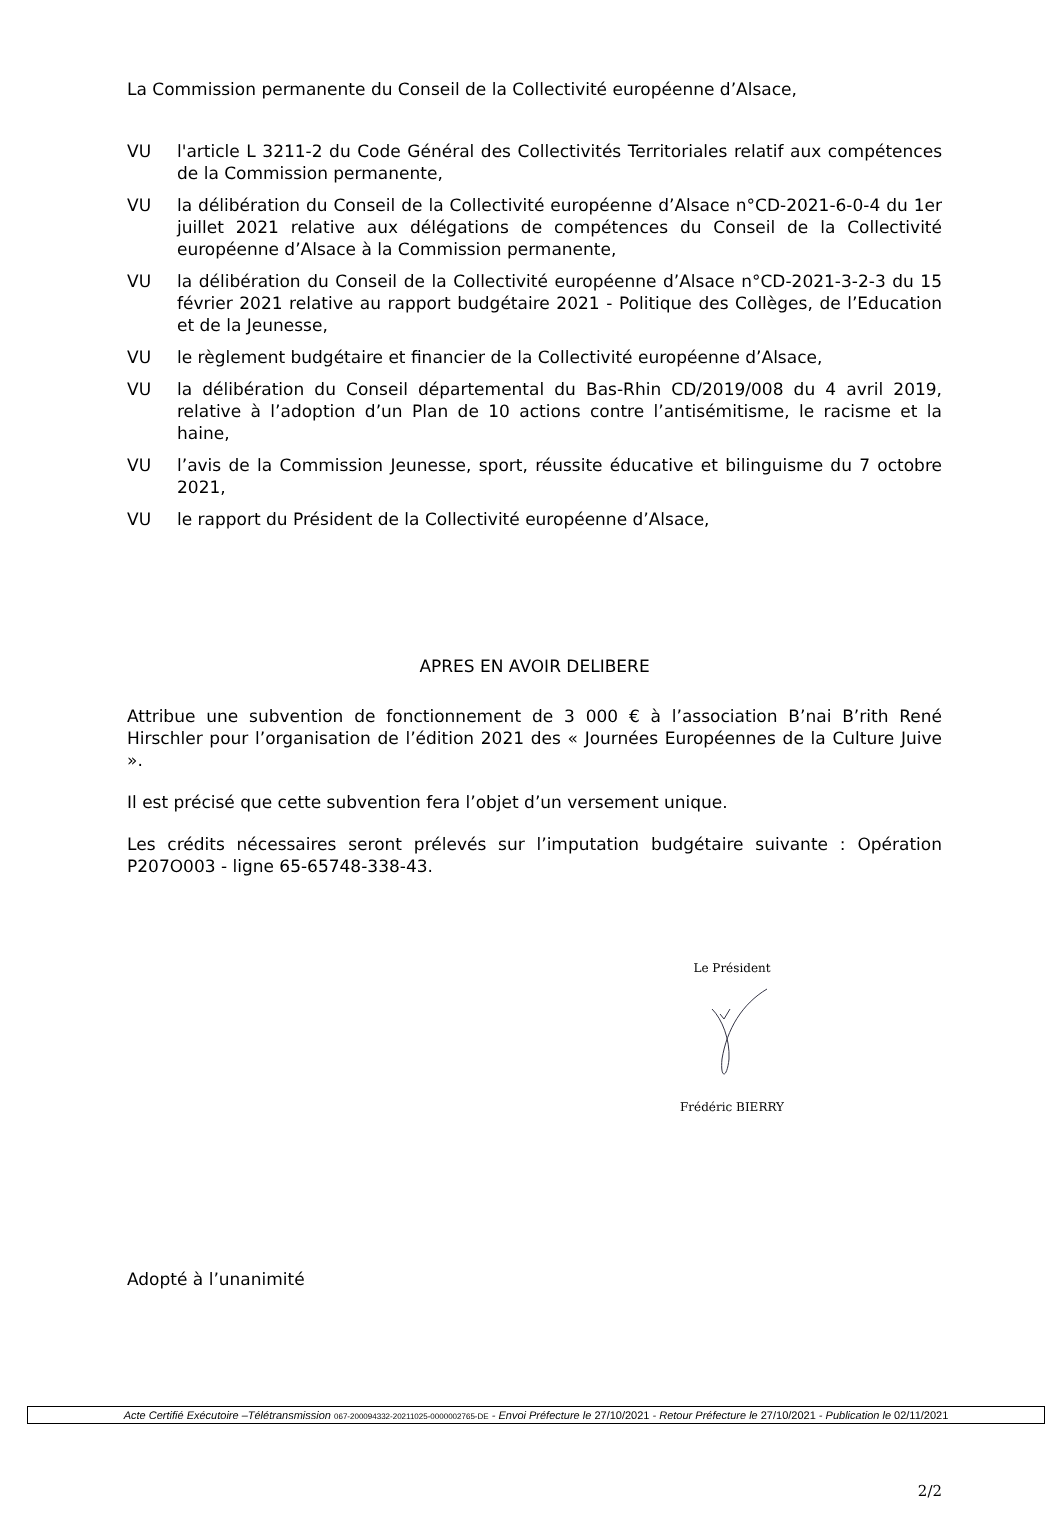La Commission permanente du Conseil de la Collectivité européenne d’Alsace,
VU l'article L 3211-2 du Code Général des Collectivités Territoriales relatif aux compétences de la Commission permanente,
VU la délibération du Conseil de la Collectivité européenne d’Alsace n°CD-2021-6-0-4 du 1er juillet 2021 relative aux délégations de compétences du Conseil de la Collectivité européenne d’Alsace à la Commission permanente,
VU la délibération du Conseil de la Collectivité européenne d’Alsace n°CD-2021-3-2-3 du 15 février 2021 relative au rapport budgétaire 2021 - Politique des Collèges, de l’Education et de la Jeunesse,
VU le règlement budgétaire et financier de la Collectivité européenne d’Alsace,
VU la délibération du Conseil départemental du Bas-Rhin CD/2019/008 du 4 avril 2019, relative à l’adoption d’un Plan de 10 actions contre l’antisémitisme, le racisme et la haine,
VU l’avis de la Commission Jeunesse, sport, réussite éducative et bilinguisme du 7 octobre 2021,
VU le rapport du Président de la Collectivité européenne d’Alsace,
APRES EN AVOIR DELIBERE
Attribue une subvention de fonctionnement de 3 000 € à l’association B’nai B’rith René Hirschler pour l’organisation de l’édition 2021 des « Journées Européennes de la Culture Juive ».
Il est précisé que cette subvention fera l’objet d’un versement unique.
Les crédits nécessaires seront prélevés sur l’imputation budgétaire suivante : Opération P207O003 - ligne 65-65748-338-43.
Le Président
Frédéric BIERRY
Adopté à l’unanimité
2/2
Acte Certifié Exécutoire –Télétransmission 067-200094332-20211025-0000002765-DE - Envoi Préfecture le 27/10/2021 - Retour Préfecture le 27/10/2021 - Publication le 02/11/2021